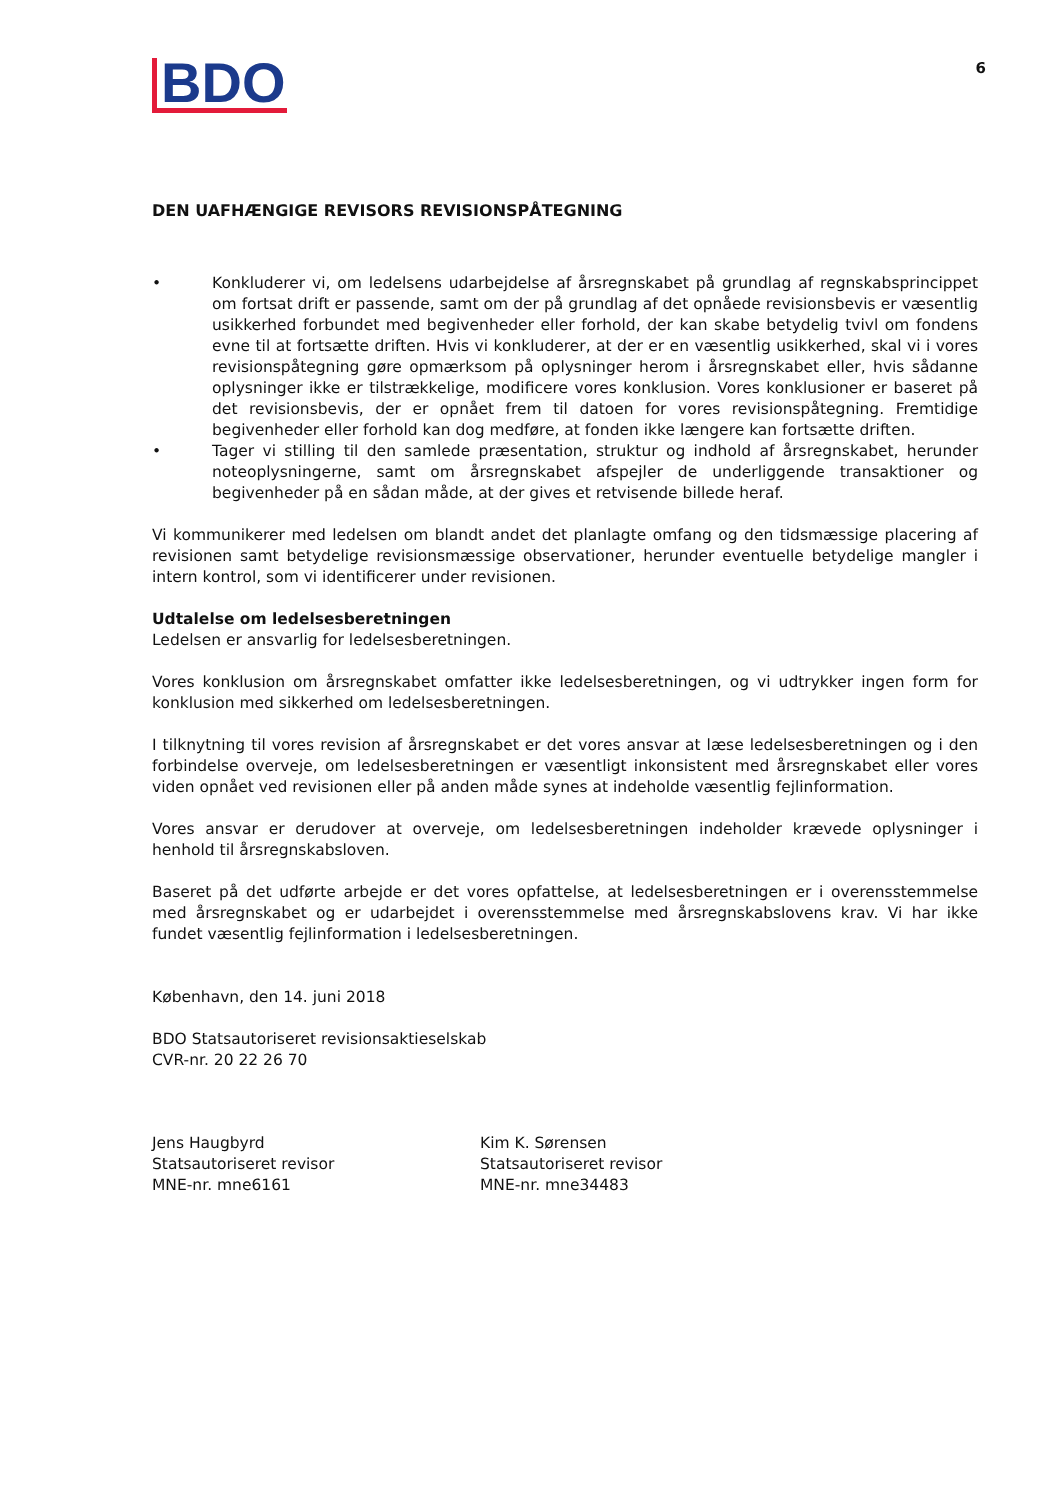BDO
6
DEN UAFHÆNGIGE REVISORS REVISIONSPÅTEGNING
• Konkluderer vi, om ledelsens udarbejdelse af årsregnskabet på grundlag af regnskabsprincippet om fortsat drift er passende, samt om der på grundlag af det opnåede revisionsbevis er væsentlig usikkerhed forbundet med begivenheder eller forhold, der kan skabe betydelig tvivl om fondens evne til at fortsætte driften. Hvis vi konkluderer, at der er en væsentlig usikkerhed, skal vi i vores revisionspåtegning gøre opmærksom på oplysninger herom i årsregn­skabet eller, hvis sådanne oplysninger ikke er tilstrækkelige, modificere vores konklusion. Vores konklusioner er baseret på det revisionsbevis, der er opnået frem til datoen for vores revisionspåtegning. Fremtidige begivenheder eller forhold kan dog medføre, at fonden ikke længere kan fortsætte driften.
• Tager vi stilling til den samlede præsentation, struktur og indhold af årsregnskabet, herunder noteoplysningerne, samt om årsregnskabet afspejler de underliggende transaktioner og begivenheder på en sådan måde, at der gives et retvisende billede heraf.
Vi kommunikerer med ledelsen om blandt andet det planlagte omfang og den tidsmæssige placering af revisionen samt betydelige revisionsmæssige observationer, herunder eventuelle betydelige mangler i intern kontrol, som vi identificerer under revisionen.
Udtalelse om ledelsesberetningen
Ledelsen er ansvarlig for ledelsesberetningen.
Vores konklusion om årsregnskabet omfatter ikke ledelsesberetningen, og vi udtrykker ingen form for konklusion med sikkerhed om ledelsesberetningen.
I tilknytning til vores revision af årsregnskabet er det vores ansvar at læse ledelsesberetningen og i den forbindelse overveje, om ledelsesberetningen er væsentligt inkonsistent med årsregnskabet eller vores viden opnået ved revisionen eller på anden måde synes at indeholde væsentlig fejlinformation.
Vores ansvar er derudover at overveje, om ledelsesberetningen indeholder krævede oplysninger i henhold til årsregnskabsloven.
Baseret på det udførte arbejde er det vores opfattelse, at ledelsesberetningen er i overensstemmelse med årsregnskabet og er udarbejdet i overensstemmelse med årsregnskabslovens krav. Vi har ikke fundet væsentlig fejlinformation i ledelsesberetningen.
København, den 14. juni 2018
BDO Statsautoriseret revisionsaktieselskab
CVR-nr. 20 22 26 70
Jens Haugbyrd
Statsautoriseret revisor
MNE-nr. mne6161
Kim K. Sørensen
Statsautoriseret revisor
MNE-nr. mne34483